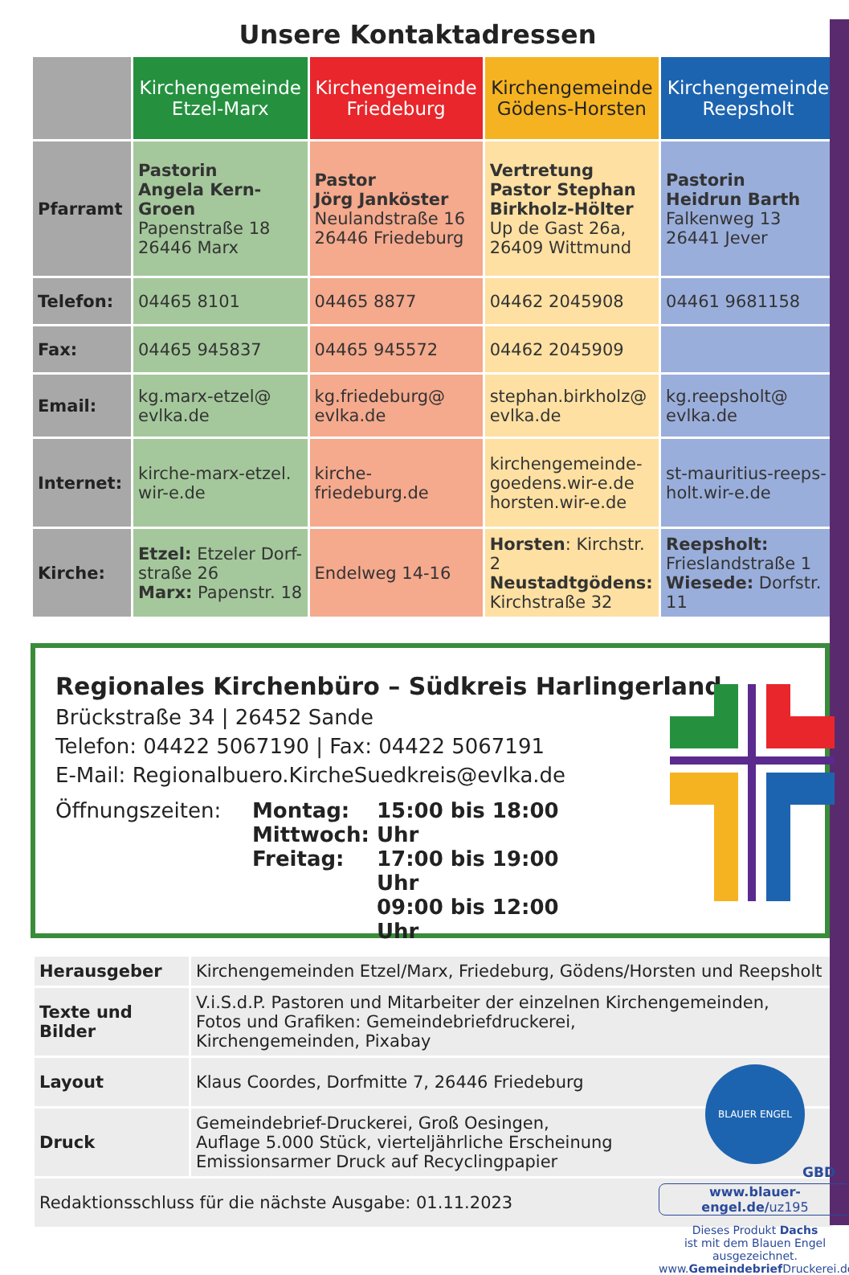Unsere Kontaktadressen
| | Kirchengemeinde Etzel-Marx | Kirchengemeinde Friedeburg | Kirchengemeinde Gödens-Horsten | Kirchengemeinde Reepsholt |
| --- | --- | --- | --- | --- |
| Pfarramt | Pastorin Angela Kern-Groen Papenstraße 18 26446 Marx | Pastor Jörg Janköster Neulandstraße 16 26446 Friedeburg | Vertretung Pastor Stephan Birkholz-Hölter Up de Gast 26a, 26409 Wittmund | Pastorin Heidrun Barth Falkenweg 13 26441 Jever |
| Telefon: | 04465 8101 | 04465 8877 | 04462 2045908 | 04461 9681158 |
| Fax: | 04465 945837 | 04465 945572 | 04462 2045909 | |
| Email: | kg.marx-etzel@ evlka.de | kg.friedeburg@ evlka.de | stephan.birkholz@ evlka.de | kg.reepsholt@ evlka.de |
| Internet: | kirche-marx-etzel. wir-e.de | kirche-friedeburg.de | kirchengemeinde- goedens.wir-e.de horsten.wir-e.de | st-mauritius-reeps- holt.wir-e.de |
| Kirche: | Etzel: Etzeler Dorf- straße 26 Marx: Papenstr. 18 | Endelweg 14-16 | Horsten : Kirchstr. 2 Neustadtgödens: Kirchstraße 32 | Reepsholt: Frieslandstraße 1 Wiesede: Dorfstr. 11 |
Regionales Kirchenbüro – Südkreis Harlingerland
Brückstraße 34 | 26452 Sande
Telefon: 04422 5067190 | Fax: 04422 5067191
E-Mail: Regionalbuero.KircheSuedkreis@evlka.de
Öffnungszeiten: Montag:
Mittwoch:
Freitag: 15:00 bis 18:00 Uhr
17:00 bis 19:00 Uhr
09:00 bis 12:00 Uhr
| Herausgeber | Kirchengemeinden Etzel/Marx, Friedeburg, Gödens/Horsten und Reepsholt |
| Texte und Bilder | V.i.S.d.P. Pastoren und Mitarbeiter der einzelnen Kirchengemeinden, Fotos und Grafiken: Gemeindebriefdruckerei, Kirchengemeinden, Pixabay |
| Layout | Klaus Coordes, Dorfmitte 7, 26446 Friedeburg |
| Druck | Gemeindebrief-Druckerei, Groß Oesingen, Auflage 5.000 Stück, vierteljährliche Erscheinung Emissionsarmer Druck auf Recyclingpapier |
| Redaktionsschluss für die nächste Ausgabe: 01.11.2023 | |
BLAUER ENGEL
GBD
www.blauer-engel.de/uz195
Dieses Produkt Dachs
ist mit dem Blauen Engel
ausgezeichnet.
www.Gemeindebrief Druckerei.de